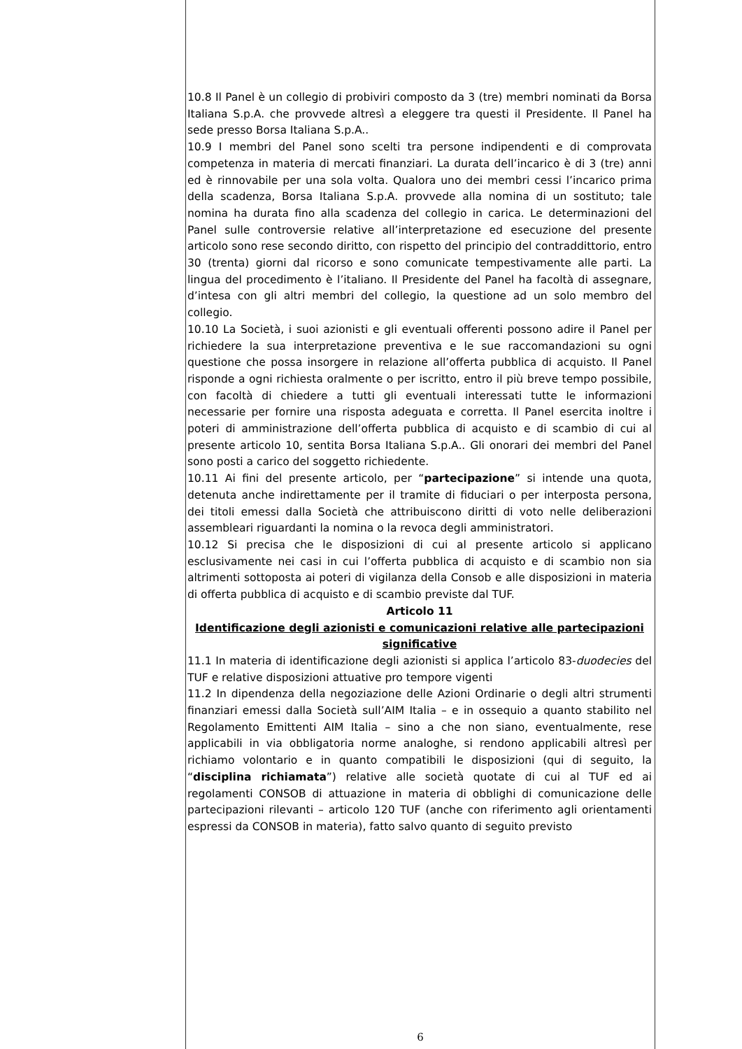10.8 Il Panel è un collegio di probiviri composto da 3 (tre) membri nominati da Borsa Italiana S.p.A. che provvede altresì a eleggere tra questi il Presidente. Il Panel ha sede presso Borsa Italiana S.p.A..
10.9 I membri del Panel sono scelti tra persone indipendenti e di comprovata competenza in materia di mercati finanziari. La durata dell’incarico è di 3 (tre) anni ed è rinnovabile per una sola volta. Qualora uno dei membri cessi l’incarico prima della scadenza, Borsa Italiana S.p.A. provvede alla nomina di un sostituto; tale nomina ha durata fino alla scadenza del collegio in carica. Le determinazioni del Panel sulle controversie relative all’interpretazione ed esecuzione del presente articolo sono rese secondo diritto, con rispetto del principio del contraddittorio, entro 30 (trenta) giorni dal ricorso e sono comunicate tempestivamente alle parti. La lingua del procedimento è l’italiano. Il Presidente del Panel ha facoltà di assegnare, d’intesa con gli altri membri del collegio, la questione ad un solo membro del collegio.
10.10 La Società, i suoi azionisti e gli eventuali offerenti possono adire il Panel per richiedere la sua interpretazione preventiva e le sue raccomandazioni su ogni questione che possa insorgere in relazione all’offerta pubblica di acquisto. Il Panel risponde a ogni richiesta oralmente o per iscritto, entro il più breve tempo possibile, con facoltà di chiedere a tutti gli eventuali interessati tutte le informazioni necessarie per fornire una risposta adeguata e corretta. Il Panel esercita inoltre i poteri di amministrazione dell’offerta pubblica di acquisto e di scambio di cui al presente articolo 10, sentita Borsa Italiana S.p.A.. Gli onorari dei membri del Panel sono posti a carico del soggetto richiedente.
10.11 Ai fini del presente articolo, per “partecipazione” si intende una quota, detenuta anche indirettamente per il tramite di fiduciari o per interposta persona, dei titoli emessi dalla Società che attribuiscono diritti di voto nelle deliberazioni assembleari riguardanti la nomina o la revoca degli amministratori.
10.12 Si precisa che le disposizioni di cui al presente articolo si applicano esclusivamente nei casi in cui l’offerta pubblica di acquisto e di scambio non sia altrimenti sottoposta ai poteri di vigilanza della Consob e alle disposizioni in materia di offerta pubblica di acquisto e di scambio previste dal TUF.
Articolo 11
Identificazione degli azionisti e comunicazioni relative alle partecipazioni significative
11.1 In materia di identificazione degli azionisti si applica l’articolo 83-duodecies del TUF e relative disposizioni attuative pro tempore vigenti
11.2 In dipendenza della negoziazione delle Azioni Ordinarie o degli altri strumenti finanziari emessi dalla Società sull’AIM Italia – e in ossequio a quanto stabilito nel Regolamento Emittenti AIM Italia – sino a che non siano, eventualmente, rese applicabili in via obbligatoria norme analoghe, si rendono applicabili altresì per richiamo volontario e in quanto compatibili le disposizioni (qui di seguito, la “disciplina richiamata”) relative alle società quotate di cui al TUF ed ai regolamenti CONSOB di attuazione in materia di obblighi di comunicazione delle partecipazioni rilevanti – articolo 120 TUF (anche con riferimento agli orientamenti espressi da CONSOB in materia), fatto salvo quanto di seguito previsto
6